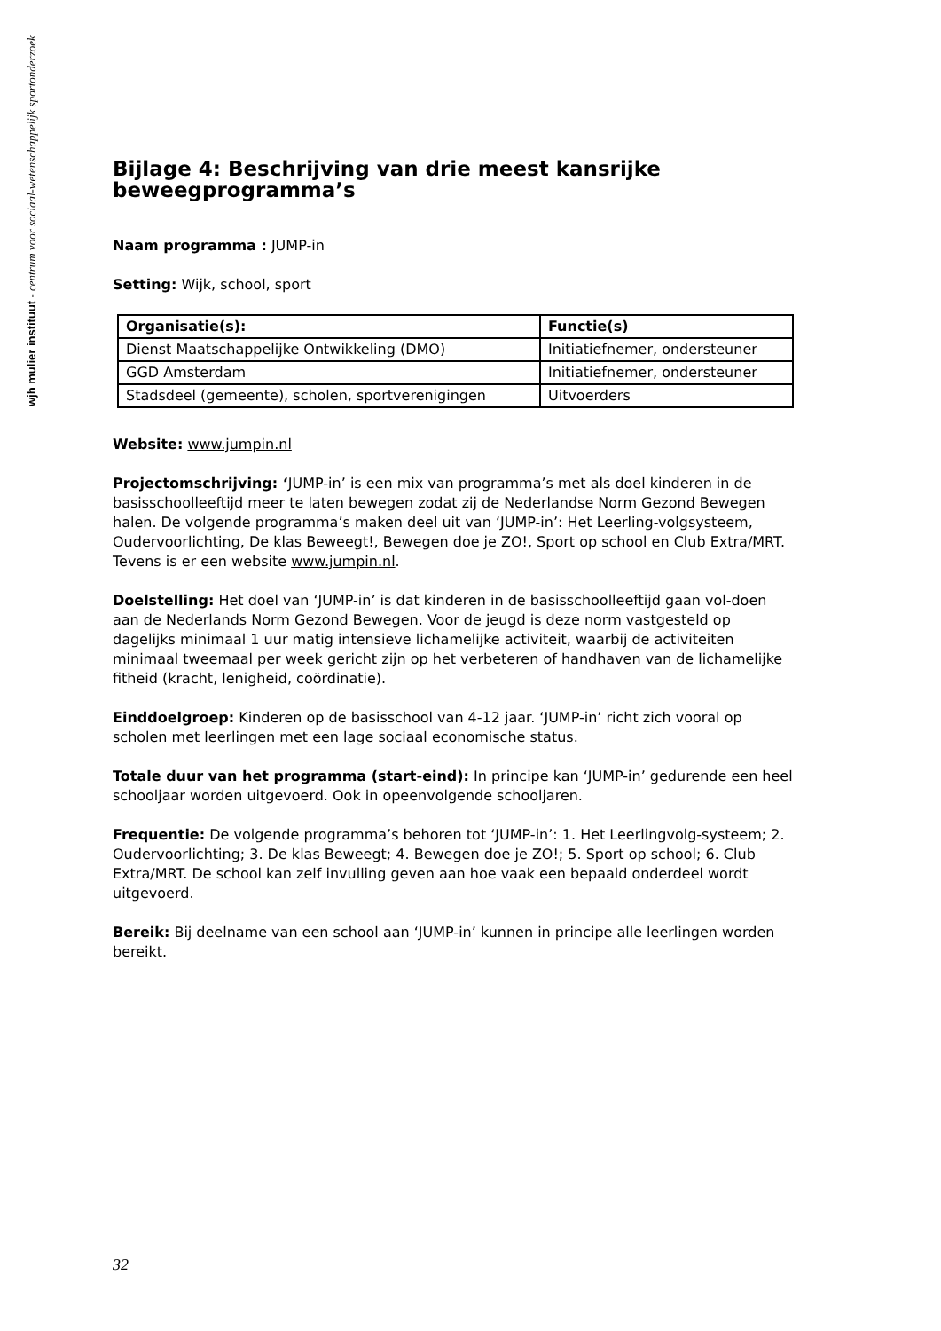wjh mulier instituut - centrum voor sociaal-wetenschappelijk sportonderzoek
Bijlage 4: Beschrijving van drie meest kansrijke beweegprogramma’s
Naam programma : JUMP-in
Setting: Wijk, school, sport
| Organisatie(s): | Functie(s) |
| --- | --- |
| Dienst Maatschappelijke Ontwikkeling (DMO) | Initiatiefnemer, ondersteuner |
| GGD Amsterdam | Initiatiefnemer, ondersteuner |
| Stadsdeel (gemeente), scholen, sportverenigingen | Uitvoerders |
Website: www.jumpin.nl
Projectomschrijving: ‘JUMP-in’ is een mix van programma’s met als doel kinderen in de basisschoolleeftijd meer te laten bewegen zodat zij de Nederlandse Norm Gezond Bewegen halen. De volgende programma’s maken deel uit van ‘JUMP-in’: Het Leerling-volgsysteem, Oudervoorlichting, De klas Beweegt!, Bewegen doe je ZO!, Sport op school en Club Extra/MRT. Tevens is er een website www.jumpin.nl.
Doelstelling: Het doel van ‘JUMP-in’ is dat kinderen in de basisschoolleeftijd gaan vol-doen aan de Nederlands Norm Gezond Bewegen. Voor de jeugd is deze norm vastgesteld op dagelijks minimaal 1 uur matig intensieve lichamelijke activiteit, waarbij de activiteiten minimaal tweemaal per week gericht zijn op het verbeteren of handhaven van de lichamelijke fitheid (kracht, lenigheid, coördinatie).
Einddoelgroep: Kinderen op de basisschool van 4-12 jaar. ‘JUMP-in’ richt zich vooral op scholen met leerlingen met een lage sociaal economische status.
Totale duur van het programma (start-eind): In principe kan ‘JUMP-in’ gedurende een heel schooljaar worden uitgevoerd. Ook in opeenvolgende schooljaren.
Frequentie: De volgende programma’s behoren tot ‘JUMP-in’: 1. Het Leerlingvolg-systeem; 2. Oudervoorlichting; 3. De klas Beweegt; 4. Bewegen doe je ZO!; 5. Sport op school; 6. Club Extra/MRT. De school kan zelf invulling geven aan hoe vaak een bepaald onderdeel wordt uitgevoerd.
Bereik: Bij deelname van een school aan ‘JUMP-in’ kunnen in principe alle leerlingen worden bereikt.
32